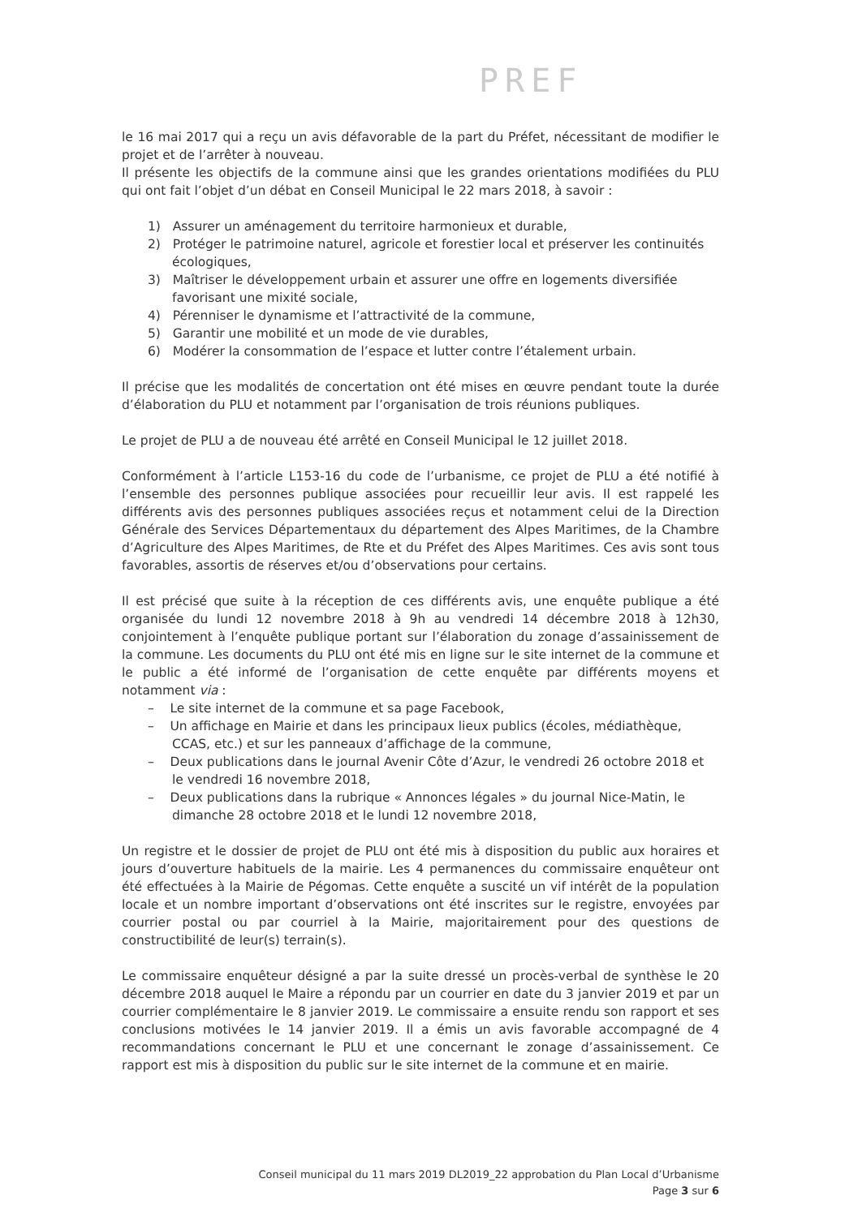PREF
le 16 mai 2017 qui a reçu un avis défavorable de la part du Préfet, nécessitant de modifier le projet et de l’arrêter à nouveau.
Il présente les objectifs de la commune ainsi que les grandes orientations modifiées du PLU qui ont fait l’objet d’un débat en Conseil Municipal le 22 mars 2018, à savoir :
1) Assurer un aménagement du territoire harmonieux et durable,
2) Protéger le patrimoine naturel, agricole et forestier local et préserver les continuités écologiques,
3) Maîtriser le développement urbain et assurer une offre en logements diversifiée favorisant une mixité sociale,
4) Pérenniser le dynamisme et l’attractivité de la commune,
5) Garantir une mobilité et un mode de vie durables,
6) Modérer la consommation de l’espace et lutter contre l’étalement urbain.
Il précise que les modalités de concertation ont été mises en œuvre pendant toute la durée d’élaboration du PLU et notamment par l’organisation de trois réunions publiques.
Le projet de PLU a de nouveau été arrêté en Conseil Municipal le 12 juillet 2018.
Conformément à l’article L153-16 du code de l’urbanisme, ce projet de PLU a été notifié à l’ensemble des personnes publique associées pour recueillir leur avis. Il est rappelé les différents avis des personnes publiques associées reçus et notamment celui de la Direction Générale des Services Départementaux du département des Alpes Maritimes, de la Chambre d’Agriculture des Alpes Maritimes, de Rte et du Préfet des Alpes Maritimes. Ces avis sont tous favorables, assortis de réserves et/ou d’observations pour certains.
Il est précisé que suite à la réception de ces différents avis, une enquête publique a été organisée du lundi 12 novembre 2018 à 9h au vendredi 14 décembre 2018 à 12h30, conjointement à l’enquête publique portant sur l’élaboration du zonage d’assainissement de la commune. Les documents du PLU ont été mis en ligne sur le site internet de la commune et le public a été informé de l’organisation de cette enquête par différents moyens et notamment via :
– Le site internet de la commune et sa page Facebook,
– Un affichage en Mairie et dans les principaux lieux publics (écoles, médiathèque, CCAS, etc.) et sur les panneaux d’affichage de la commune,
– Deux publications dans le journal Avenir Côte d’Azur, le vendredi 26 octobre 2018 et le vendredi 16 novembre 2018,
– Deux publications dans la rubrique « Annonces légales » du journal Nice-Matin, le dimanche 28 octobre 2018 et le lundi 12 novembre 2018,
Un registre et le dossier de projet de PLU ont été mis à disposition du public aux horaires et jours d’ouverture habituels de la mairie. Les 4 permanences du commissaire enquêteur ont été effectuées à la Mairie de Pégomas. Cette enquête a suscité un vif intérêt de la population locale et un nombre important d’observations ont été inscrites sur le registre, envoyées par courrier postal ou par courriel à la Mairie, majoritairement pour des questions de constructibilité de leur(s) terrain(s).
Le commissaire enquêteur désigné a par la suite dressé un procès-verbal de synthèse le 20 décembre 2018 auquel le Maire a répondu par un courrier en date du 3 janvier 2019 et par un courrier complémentaire le 8 janvier 2019. Le commissaire a ensuite rendu son rapport et ses conclusions motivées le 14 janvier 2019. Il a émis un avis favorable accompagné de 4 recommandations concernant le PLU et une concernant le zonage d’assainissement. Ce rapport est mis à disposition du public sur le site internet de la commune et en mairie.
Conseil municipal du 11 mars 2019 DL2019_22 approbation du Plan Local d’Urbanisme
Page 3 sur 6